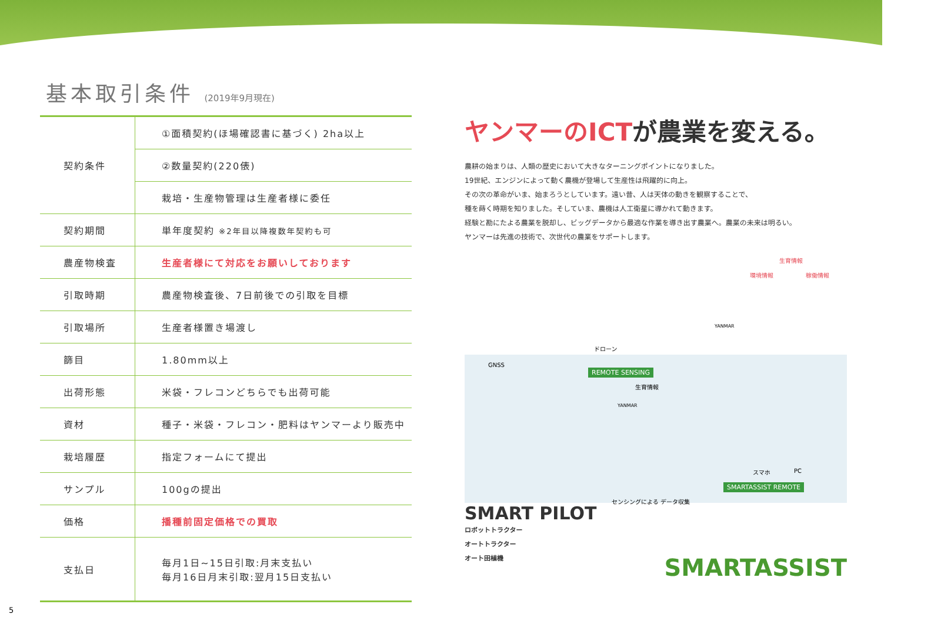基本取引条件 (2019年9月現在)
| 契約条件 | ①面積契約(ほ場確認書に基づく) 2ha以上 |
| | ②数量契約(220俵) |
| | 栽培・生産物管理は生産者様に委任 |
| 契約期間 | 単年度契約 ※2年目以降複数年契約も可 |
| 農産物検査 | 生産者様にて対応をお願いしております |
| 引取時期 | 農産物検査後、7日前後での引取を目標 |
| 引取場所 | 生産者様置き場渡し |
| 篩目 | 1.80mm以上 |
| 出荷形態 | 米袋・フレコンどちらでも出荷可能 |
| 資材 | 種子・米袋・フレコン・肥料はヤンマーより販売中 |
| 栽培履歴 | 指定フォームにて提出 |
| サンプル | 100gの提出 |
| 価格 | 播種前固定価格での買取 |
| 支払日 | 毎月1日~15日引取:月末支払い 毎月16日月末引取:翌月15日支払い |
5
ヤンマーのICTが農業を変える。
農耕の始まりは、人類の歴史において大きなターニングポイントになりました。
19世紀、エンジンによって動く農機が登場して生産性は飛躍的に向上。
その次の革命がいま、始まろうとしています。遠い昔、人は天体の動きを観察することで、
種を蒔く時期を知りました。そしていま、農機は人工衛星に導かれて動きます。
経験と勘にたよる農業を脱却し、ビッグデータから最適な作業を導き出す農業へ。農業の未来は明るい。
ヤンマーは先進の技術で、次世代の農業をサポートします。
生育情報
環境情報 稼働情報
GNSS
ドローン
REMOTE SENSING
生育情報
YANMAR
YANMAR
スマホ PC
SMARTASSIST REMOTE
センシングによる データ収集
SMART PILOT
ロボットトラクター
オートトラクター
オート田植機
SMARTASSIST